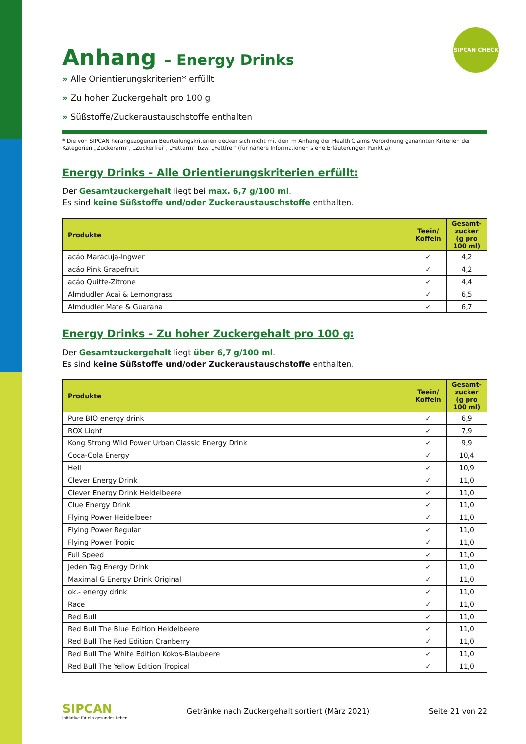SIPCAN CHECK
Anhang – Energy Drinks
» Alle Orientierungskriterien* erfüllt
» Zu hoher Zuckergehalt pro 100 g
» Süßstoffe/Zuckeraustauschstoffe enthalten
* Die von SIPCAN herangezogenen Beurteilungskriterien decken sich nicht mit den im Anhang der Health Claims Verordnung genannten Kriterien der Kategorien „Zuckerarm“, „Zuckerfrei“, „Fettarm“ bzw. „Fettfrei“ (für nähere Informationen siehe Erläuterungen Punkt a).
Energy Drinks - Alle Orientierungskriterien erfüllt:
Der Gesamtzuckergehalt liegt bei max. 6,7 g/100 ml.
Es sind keine Süßstoffe und/oder Zuckeraustauschstoffe enthalten.
| Produkte | Teein/ Koffein | Gesamt-zucker (g pro 100 ml) |
| --- | --- | --- |
| acáo Maracuja-Ingwer | ✓ | 4,2 |
| acáo Pink Grapefruit | ✓ | 4,2 |
| acáo Quitte-Zitrone | ✓ | 4,4 |
| Almdudler Acai & Lemongrass | ✓ | 6,5 |
| Almdudler Mate & Guarana | ✓ | 6,7 |
Energy Drinks - Zu hoher Zuckergehalt pro 100 g:
Der Gesamtzuckergehalt liegt über 6,7 g/100 ml.
Es sind keine Süßstoffe und/oder Zuckeraustauschstoffe enthalten.
| Produkte | Teein/ Koffein | Gesamt-zucker (g pro 100 ml) |
| --- | --- | --- |
| Pure BIO energy drink | ✓ | 6,9 |
| ROX Light | ✓ | 7,9 |
| Kong Strong Wild Power Urban Classic Energy Drink | ✓ | 9,9 |
| Coca-Cola Energy | ✓ | 10,4 |
| Hell | ✓ | 10,9 |
| Clever Energy Drink | ✓ | 11,0 |
| Clever Energy Drink Heidelbeere | ✓ | 11,0 |
| Clue Energy Drink | ✓ | 11,0 |
| Flying Power Heidelbeer | ✓ | 11,0 |
| Flying Power Regular | ✓ | 11,0 |
| Flying Power Tropic | ✓ | 11,0 |
| Full Speed | ✓ | 11,0 |
| Jeden Tag Energy Drink | ✓ | 11,0 |
| Maximal G Energy Drink Original | ✓ | 11,0 |
| ok.- energy drink | ✓ | 11,0 |
| Race | ✓ | 11,0 |
| Red Bull | ✓ | 11,0 |
| Red Bull The Blue Edition Heidelbeere | ✓ | 11,0 |
| Red Bull The Red Edition Cranberry | ✓ | 11,0 |
| Red Bull The White Edition Kokos-Blaubeere | ✓ | 11,0 |
| Red Bull The Yellow Edition Tropical | ✓ | 11,0 |
SIPCAN
Initiative für ein gesundes Leben
Getränke nach Zuckergehalt sortiert (März 2021)
Seite 21 von 22